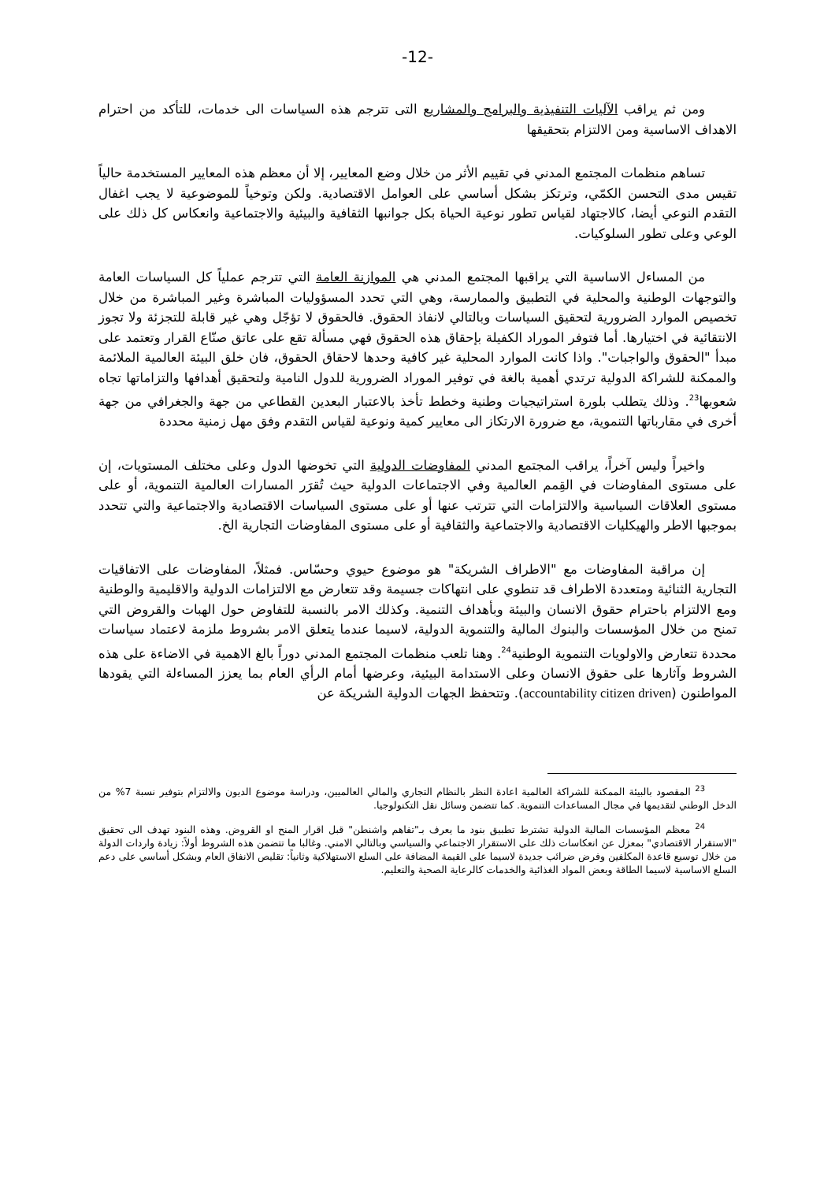-12-
ومن ثم يراقب الآليات التنفيذية والبرامج والمشاريع التى تترجم هذه السياسات الى خدمات، للتأكد من احترام الاهداف الاساسية ومن الالتزام بتحقيقها
تساهم منظمات المجتمع المدني في تقييم الأثر من خلال وضع المعايير، إلا أن معظم هذه المعايير المستخدمة حالياً تقيس مدى التحسن الكمّي، وترتكز بشكل أساسي على العوامل الاقتصادية. ولكن وتوخياً للموضوعية لا يجب اغفال التقدم النوعي أيضا، كالاجتهاد لقياس تطور نوعية الحياة بكل جوانبها الثقافية والبيئية والاجتماعية وانعكاس كل ذلك على الوعي وعلى تطور السلوكيات.
من المساءل الاساسية التي يراقبها المجتمع المدني هي الموازنة العامة التي تترجم عملياً كل السياسات العامة والتوجهات الوطنية والمحلية في التطبيق والممارسة، وهي التي تحدد المسؤوليات المباشرة وغير المباشرة من خلال تخصيص الموارد الضرورية لتحقيق السياسات وبالتالي لانفاذ الحقوق. فالحقوق لا تؤجّل وهي غير قابلة للتجزئة ولا تجوز الانتقائية في اختيارها. أما فتوفر الموراد الكفيلة بإحقاق هذه الحقوق فهي مسألة تقع على عاتق صنّاع القرار وتعتمد على مبدأ "الحقوق والواجبات". واذا كانت الموارد المحلية غير كافية وحدها لاحقاق الحقوق، فان خلق البيئة العالمية الملائمة والممكنة للشراكة الدولية ترتدي أهمية بالغة في توفير الموراد الضرورية للدول النامية ولتحقيق أهدافها والتزاماتها تجاه شعوبها<sup>23</sup>. وذلك يتطلب بلورة استراتيجيات وطنية وخطط تأخذ بالاعتبار البعدين القطاعي من جهة والجغرافي من جهة أخرى في مقارباتها التنموية، مع ضرورة الارتكاز الى معايير كمية ونوعية لقياس التقدم وفق مهل زمنية محددة
واخيراً وليس آخراً، يراقب المجتمع المدني المفاوضات الدولية التي تخوضها الدول وعلى مختلف المستويات، إن على مستوى المفاوضات في القِمم العالمية وفي الاجتماعات الدولية حيث تُقرَر المسارات العالمية التنموية، أو على مستوى العلاقات السياسية والالتزامات التي تترتب عنها أو على مستوى السياسات الاقتصادية والاجتماعية والتي تتحدد بموجبها الاطر والهيكليات الاقتصادية والاجتماعية والثقافية أو على مستوى المفاوضات التجارية الخ.
إن مراقبة المفاوضات مع "الاطراف الشريكة" هو موضوع حيوي وحسّاس. فمثلاً، المفاوضات على الاتفاقيات التجارية الثنائية ومتعددة الاطراف قد تنطوي على انتهاكات جسيمة وقد تتعارض مع الالتزامات الدولية والاقليمية والوطنية ومع الالتزام باحترام حقوق الانسان والبيئة وبأهداف التنمية. وكذلك الامر بالنسبة للتفاوض حول الهبات والقروض التي تمنح من خلال المؤسسات والبنوك المالية والتنموية الدولية، لاسيما عندما يتعلق الامر بشروط ملزمة لاعتماد سياسات محددة تتعارض والاولويات التنموية الوطنية<sup>24</sup>. وهنا تلعب منظمات المجتمع المدني دوراً بالغ الاهمية في الاضاءة على هذه الشروط وآثارها على حقوق الانسان وعلى الاستدامة البيئية، وعرضها أمام الرأي العام بما يعزز المساءلة التي يقودها المواطنون (accountability citizen driven). وتتحفظ الجهات الدولية الشريكة عن
<sup>23</sup> المقصود بالبيئة الممكنة للشراكة العالمية اعادة النظر بالنظام التجاري والمالي العالميين، ودراسة موضوع الديون والالتزام بتوفير نسبة 7% من الدخل الوطني لتقديمها في مجال المساعدات التنموية. كما تتضمن وسائل نقل التكنولوجيا.
<sup>24</sup> معظم المؤسسات المالية الدولية تشترط تطبيق بنود ما يعرف بـ"تفاهم واشنطن" قبل اقرار المنح او القروض. وهذه البنود تهدف الى تحقيق "الاستقرار الاقتصادي" بمعزل عن انعكاسات ذلك على الاستقرار الاجتماعي والسياسي وبالتالي الامني. وغالبا ما تتضمن هذه الشروط أولاً: زيادة واردات الدولة من خلال توسيع قاعدة المكلفين وفرض ضرائب جديدة لاسيما على القيمة المضافة على السلع الاستهلاكية وثانياً: تقليص الانفاق العام وبشكل أساسي على دعم السلع الاساسية لاسيما الطاقة وبعض المواد الغذائية والخدمات كالرعاية الصحية والتعليم.